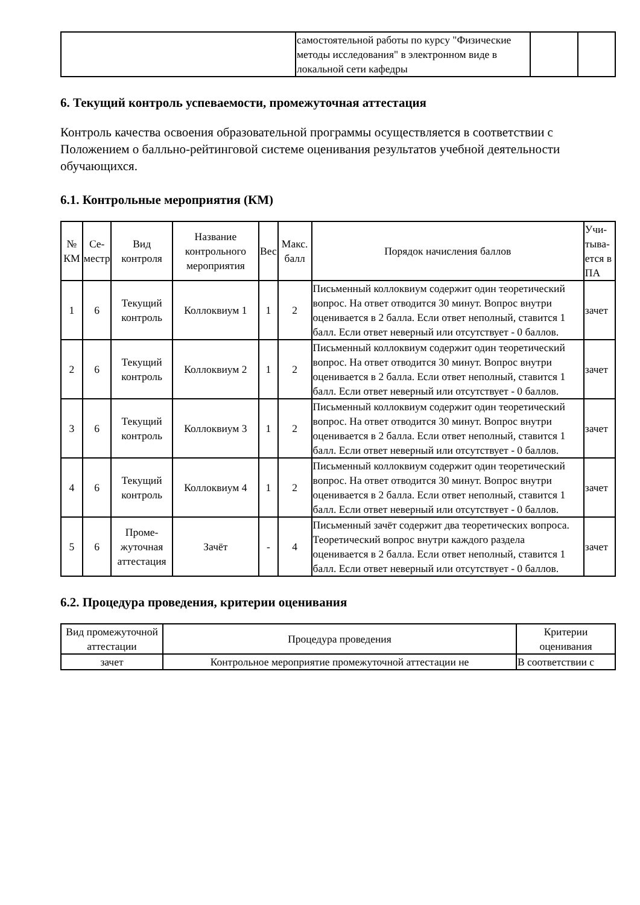| | самостоятельной работы по курсу "Физические методы исследования" в электронном виде в локальной сети кафедры | | |
6. Текущий контроль успеваемости, промежуточная аттестация
Контроль качества освоения образовательной программы осуществляется в соответствии с Положением о балльно-рейтинговой системе оценивания результатов учебной деятельности обучающихся.
6.1. Контрольные мероприятия (КМ)
| № КМ | Се- местр | Вид контроля | Название контрольного мероприятия | Вес | Макс. балл | Порядок начисления баллов | Учи- тыва- ется в ПА |
| --- | --- | --- | --- | --- | --- | --- | --- |
| 1 | 6 | Текущий контроль | Коллоквиум 1 | 1 | 2 | Письменный коллоквиум содержит один теоретический вопрос. На ответ отводится 30 минут. Вопрос внутри оценивается в 2 балла. Если ответ неполный, ставится 1 балл. Если ответ неверный или отсутствует - 0 баллов. | зачет |
| 2 | 6 | Текущий контроль | Коллоквиум 2 | 1 | 2 | Письменный коллоквиум содержит один теоретический вопрос. На ответ отводится 30 минут. Вопрос внутри оценивается в 2 балла. Если ответ неполный, ставится 1 балл. Если ответ неверный или отсутствует - 0 баллов. | зачет |
| 3 | 6 | Текущий контроль | Коллоквиум 3 | 1 | 2 | Письменный коллоквиум содержит один теоретический вопрос. На ответ отводится 30 минут. Вопрос внутри оценивается в 2 балла. Если ответ неполный, ставится 1 балл. Если ответ неверный или отсутствует - 0 баллов. | зачет |
| 4 | 6 | Текущий контроль | Коллоквиум 4 | 1 | 2 | Письменный коллоквиум содержит один теоретический вопрос. На ответ отводится 30 минут. Вопрос внутри оценивается в 2 балла. Если ответ неполный, ставится 1 балл. Если ответ неверный или отсутствует - 0 баллов. | зачет |
| 5 | 6 | Проме- жуточная аттестация | Зачёт | - | 4 | Письменный зачёт содержит два теоретических вопроса. Теоретический вопрос внутри каждого раздела оценивается в 2 балла. Если ответ неполный, ставится 1 балл. Если ответ неверный или отсутствует - 0 баллов. | зачет |
6.2. Процедура проведения, критерии оценивания
| Вид промежуточной аттестации | Процедура проведения | Критерии оценивания |
| --- | --- | --- |
| зачет | Контрольное мероприятие промежуточной аттестации не | В соответствии с |